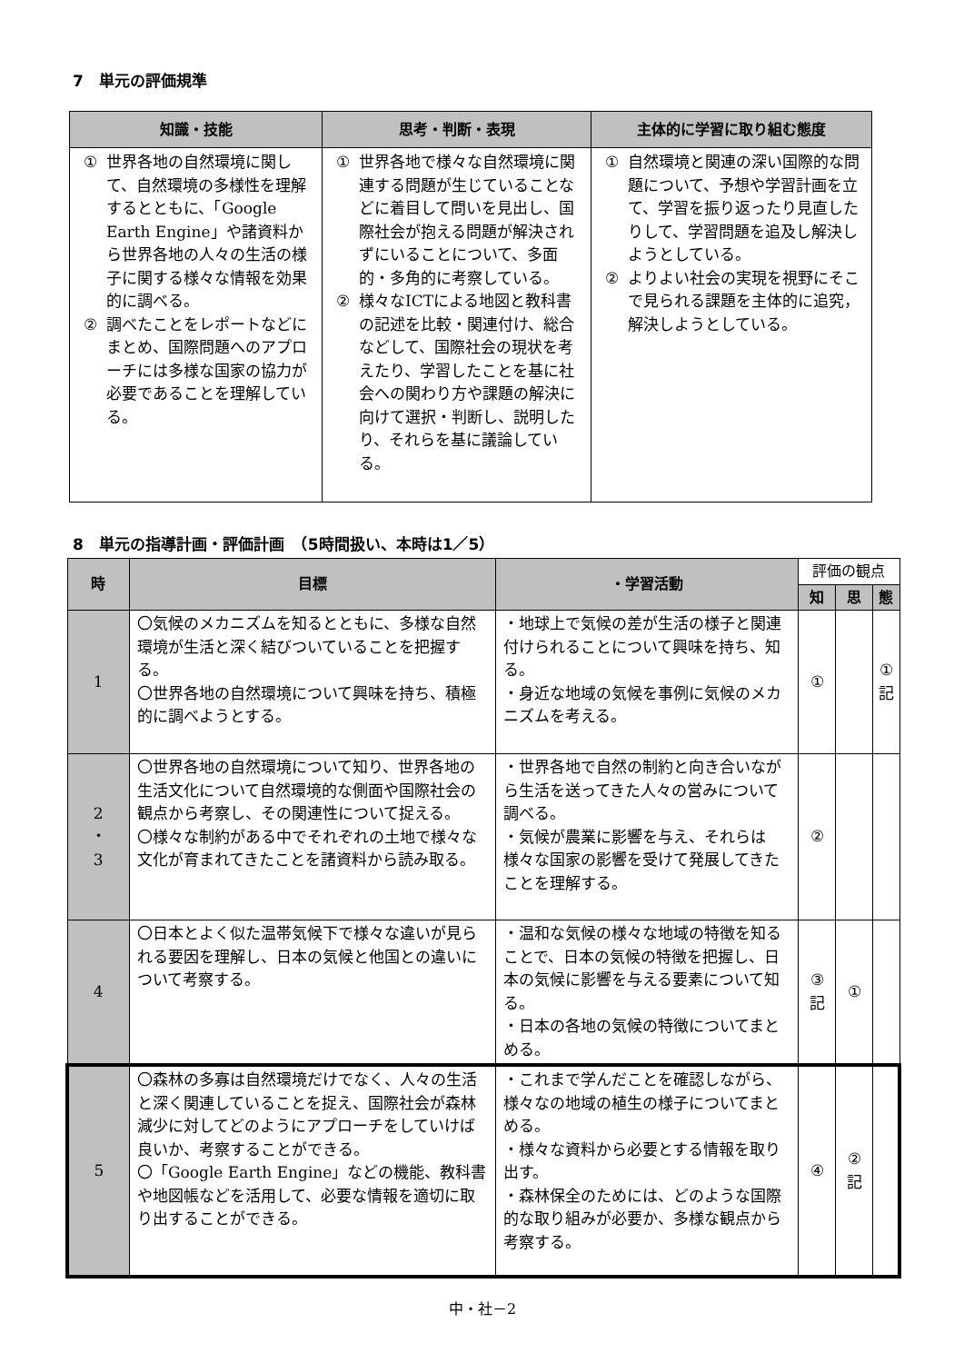7　単元の評価規準
| 知識・技能 | 思考・判断・表現 | 主体的に学習に取り組む態度 |
| --- | --- | --- |
| ① 世界各地の自然環境に関して、自然環境の多様性を理解するとともに、「Google Earth Engine」や諸資料から世界各地の人々の生活の様子に関する様々な情報を効果的に調べる。 ② 調べたことをレポートなどにまとめ、国際問題へのアプローチには多様な国家の協力が必要であることを理解している。 | ① 世界各地で様々な自然環境に関連する問題が生じていることなどに着目して問いを見出し、国際社会が抱える問題が解決されずにいることについて、多面的・多角的に考察している。 ② 様々なICTによる地図と教科書の記述を比較・関連付け、総合などして、国際社会の現状を考えたり、学習したことを基に社会への関わり方や課題の解決に向けて選択・判断し、説明したり、それらを基に議論している。 | ① 自然環境と関連の深い国際的な問題について、予想や学習計画を立て、学習を振り返ったり見直したりして、学習問題を追及し解決しようとしている。 ② よりよい社会の実現を視野にそこで見られる課題を主体的に追究，解決しようとしている。 |
8　単元の指導計画・評価計画　（5時間扱い、本時は1／5）
| 時 | 目標 | ・学習活動 | 評価の観点 | | |
| --- | --- | --- | --- | --- | --- |
| | | | 知 | 思 | 態 |
| 1 | 〇気候のメカニズムを知るとともに、多様な自然環境が生活と深く結びついていることを把握する。 〇世界各地の自然環境について興味を持ち、積極的に調べようとする。 | ・地球上で気候の差が生活の様子と関連付けられることについて興味を持ち、知る。 ・身近な地域の気候を事例に気候のメカニズムを考える。 | ① | | ① 記 |
| 2 ・ 3 | 〇世界各地の自然環境について知り、世界各地の生活文化について自然環境的な側面や国際社会の観点から考察し、その関連性について捉える。 〇様々な制約がある中でそれぞれの土地で様々な文化が育まれてきたことを諸資料から読み取る。 | ・世界各地で自然の制約と向き合いながら生活を送ってきた人々の営みについて調べる。 ・気候が農業に影響を与え、それらは様々な国家の影響を受けて発展してきたことを理解する。 | ② | | |
| 4 | 〇日本とよく似た温帯気候下で様々な違いが見られる要因を理解し、日本の気候と他国との違いについて考察する。 | ・温和な気候の様々な地域の特徴を知ることで、日本の気候の特徴を把握し、日本の気候に影響を与える要素について知る。 ・日本の各地の気候の特徴についてまとめる。 | ③ 記 | ① | |
| 5 | 〇森林の多寡は自然環境だけでなく、人々の生活と深く関連していることを捉え、国際社会が森林減少に対してどのようにアプローチをしていけば良いか、考察することができる。 〇「Google Earth Engine」などの機能、教科書や地図帳などを活用して、必要な情報を適切に取り出することができる。 | ・これまで学んだことを確認しながら、様々なの地域の植生の様子についてまとめる。 ・様々な資料から必要とする情報を取り出す。 ・森林保全のためには、どのような国際的な取り組みが必要か、多様な観点から考察する。 | ④ | ② 記 | |
中・社－2